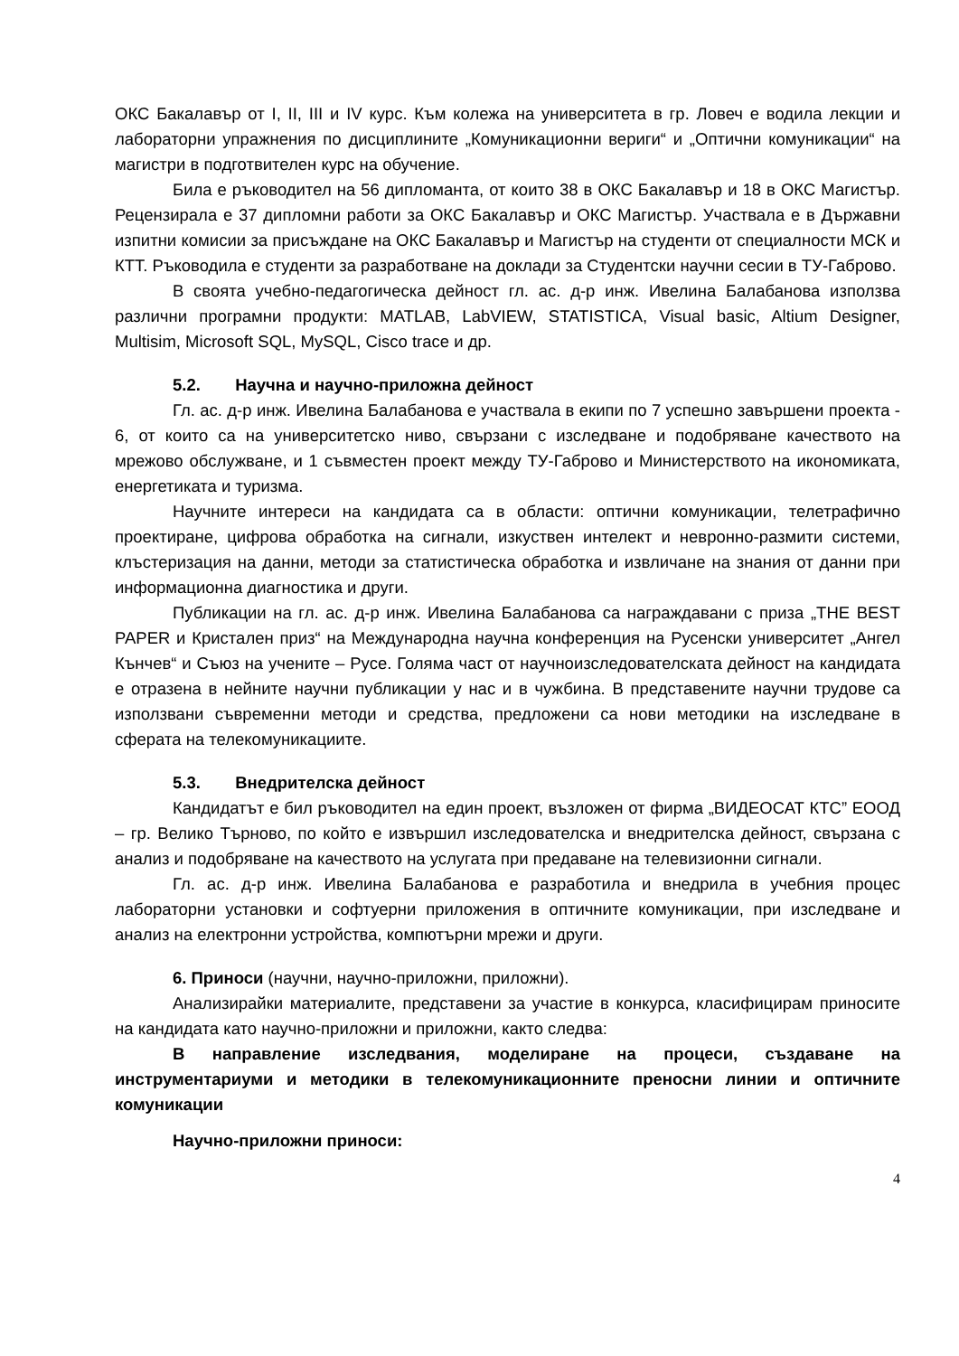ОКС Бакалавър от I, II, III и IV курс. Към колежа на университета в гр. Ловеч е водила лекции и лабораторни упражнения по дисциплините „Комуникационни вериги“ и „Оптични комуникации“ на магистри в подготвителен курс на обучение.
Била е ръководител на 56 дипломанта, от които 38 в ОКС Бакалавър и 18 в ОКС Магистър. Рецензирала е 37 дипломни работи за ОКС Бакалавър и ОКС Магистър. Участвала е в Държавни изпитни комисии за присъждане на ОКС Бакалавър и Магистър на студенти от специалности МСК и КТТ. Ръководила е студенти за разработване на доклади за Студентски научни сесии в ТУ-Габрово.
В своята учебно-педагогическа дейност гл. ас. д-р инж. Ивелина Балабанова използва различни програмни продукти: MATLAB, LabVIEW, STATISTICA, Visual basic, Altium Designer, Multisim, Microsoft SQL, MySQL, Cisco trace и др.
5.2. Научна и научно-приложна дейност
Гл. ас. д-р инж. Ивелина Балабанова е участвала в екипи по 7 успешно завършени проекта - 6, от които са на университетско ниво, свързани с изследване и подобряване качеството на мрежово обслужване, и 1 съвместен проект между ТУ-Габрово и Министерството на икономиката, енергетиката и туризма.
Научните интереси на кандидата са в области: оптични комуникации, телетрафично проектиране, цифрова обработка на сигнали, изкуствен интелект и невронно-размити системи, клъстеризация на данни, методи за статистическа обработка и извличане на знания от данни при информационна диагностика и други.
Публикации на гл. ас. д-р инж. Ивелина Балабанова са награждавани с приза „THE BEST PAPER и Кристален приз“ на Международна научна конференция на Русенски университет „Ангел Кънчев“ и Съюз на учените – Русе. Голяма част от научноизследователската дейност на кандидата е отразена в нейните научни публикации у нас и в чужбина. В представените научни трудове са използвани съвременни методи и средства, предложени са нови методики на изследване в сферата на телекомуникациите.
5.3. Внедрителска дейност
Кандидатът е бил ръководител на един проект, възложен от фирма „ВИДЕОСАТ КТС” ЕООД – гр. Велико Търново, по който е извършил изследователска и внедрителска дейност, свързана с анализ и подобряване на качеството на услугата при предаване на телевизионни сигнали.
Гл. ас. д-р инж. Ивелина Балабанова е разработила и внедрила в учебния процес лабораторни установки и софтуерни приложения в оптичните комуникации, при изследване и анализ на електронни устройства, компютърни мрежи и други.
6. Приноси (научни, научно-приложни, приложни).
Анализирайки материалите, представени за участие в конкурса, класифицирам приносите на кандидата като научно-приложни и приложни, както следва:
В направление изследвания, моделиране на процеси, създаване на инструментариуми и методики в телекомуникационните преносни линии и оптичните комуникации
Научно-приложни приноси:
4